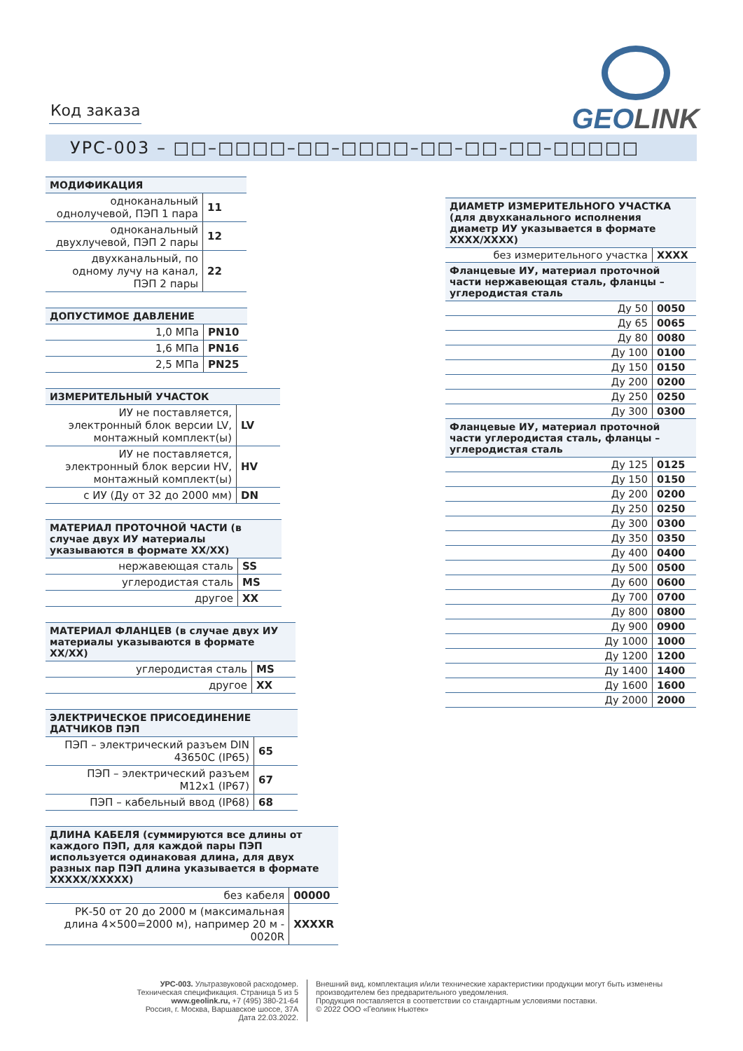GEOLINK
Код заказа
УРС-003 – □□–□□□□–□□–□□□□–□□–□□–□□–□□□□□
| МОДИФИКАЦИЯ | |
| --- | --- |
| одноканальный однолучевой, ПЭП 1 пара | 11 |
| одноканальный двухлучевой, ПЭП 2 пары | 12 |
| двухканальный, по одному лучу на канал, ПЭП 2 пары | 22 |
| ДОПУСТИМОЕ ДАВЛЕНИЕ | |
| --- | --- |
| 1,0 МПа | PN10 |
| 1,6 МПа | PN16 |
| 2,5 МПа | PN25 |
| ИЗМЕРИТЕЛЬНЫЙ УЧАСТОК | |
| --- | --- |
| ИУ не поставляется, электронный блок версии LV, монтажный комплект(ы) | LV |
| ИУ не поставляется, электронный блок версии HV, монтажный комплект(ы) | HV |
| с ИУ (Ду от 32 до 2000 мм) | DN |
| МАТЕРИАЛ ПРОТОЧНОЙ ЧАСТИ (в случае двух ИУ материалы указываются в формате XX/XX) | |
| --- | --- |
| нержавеющая сталь | SS |
| углеродистая сталь | MS |
| другое | XX |
| МАТЕРИАЛ ФЛАНЦЕВ (в случае двух ИУ материалы указываются в формате XX/XX) | |
| --- | --- |
| углеродистая сталь | MS |
| другое | XX |
| ЭЛЕКТРИЧЕСКОЕ ПРИСОЕДИНЕНИЕ ДАТЧИКОВ ПЭП | |
| --- | --- |
| ПЭП – электрический разъем DIN 43650C (IP65) | 65 |
| ПЭП – электрический разъем M12x1 (IP67) | 67 |
| ПЭП – кабельный ввод (IP68) | 68 |
| ДЛИНА КАБЕЛЯ (суммируются все длины от каждого ПЭП, для каждой пары ПЭП используется одинаковая длина, для двух разных пар ПЭП длина указывается в формате XXXXX/XXXXX) | |
| --- | --- |
| без кабеля | 00000 |
| РК-50 от 20 до 2000 м (максимальная длина 4×500=2000 м), например 20 м - 0020R | XXXXR |
| ДИАМЕТР ИЗМЕРИТЕЛЬНОГО УЧАСТКА (для двухканального исполнения диаметр ИУ указывается в формате XXXX/XXXX) | |
| --- | --- |
| без измерительного участка | XXXX |
| Фланцевые ИУ, материал проточной части нержавеющая сталь, фланцы – углеродистая сталь | |
| Ду 50 | 0050 |
| Ду 65 | 0065 |
| Ду 80 | 0080 |
| Ду 100 | 0100 |
| Ду 150 | 0150 |
| Ду 200 | 0200 |
| Ду 250 | 0250 |
| Ду 300 | 0300 |
| Фланцевые ИУ, материал проточной части углеродистая сталь, фланцы – углеродистая сталь | |
| Ду 125 | 0125 |
| Ду 150 | 0150 |
| Ду 200 | 0200 |
| Ду 250 | 0250 |
| Ду 300 | 0300 |
| Ду 350 | 0350 |
| Ду 400 | 0400 |
| Ду 500 | 0500 |
| Ду 600 | 0600 |
| Ду 700 | 0700 |
| Ду 800 | 0800 |
| Ду 900 | 0900 |
| Ду 1000 | 1000 |
| Ду 1200 | 1200 |
| Ду 1400 | 1400 |
| Ду 1600 | 1600 |
| Ду 2000 | 2000 |
УРС-003. Ультразвуковой расходомер. Техническая спецификация. Страница 5 из 5
www.geolink.ru, +7 (495) 380-21-64
Россия, г. Москва, Варшавское шоссе, 37А
Дата 22.03.2022.
Внешний вид, комплектация и/или технические характеристики продукции могут быть изменены производителем без предварительного уведомления.
Продукция поставляется в соответствии со стандартным условиями поставки.
© 2022 ООО «Геолинк Ньютек»